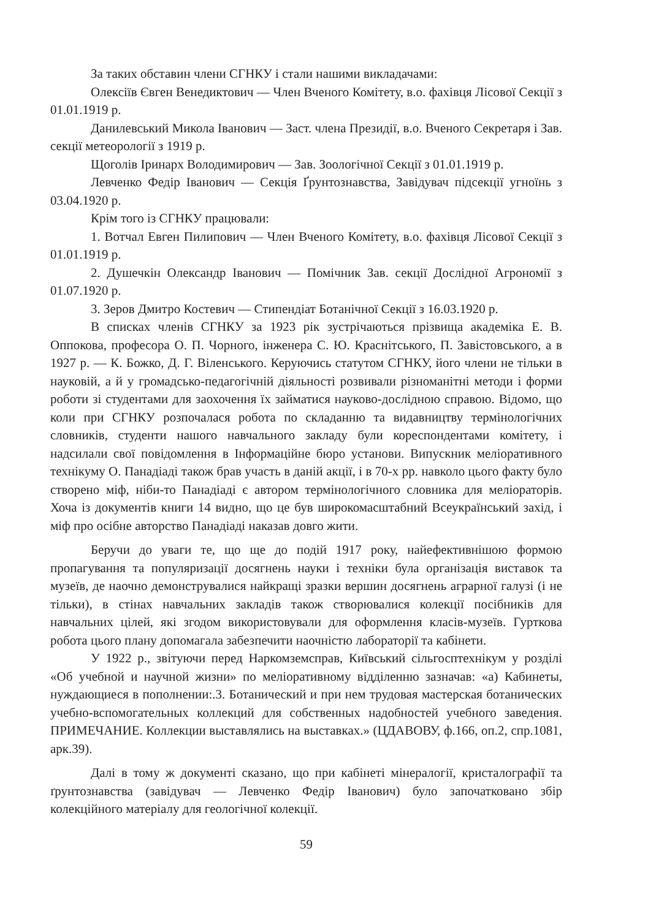За таких обставин члени СГНКУ і стали нашими викладачами:
Олексіїв Євген Венедиктович — Член Вченого Комітету, в.о. фахівця Лісової Секції з 01.01.1919 р.
Данилевський Микола Іванович — Заст. члена Президії, в.о. Вченого Секретаря і Зав. секції метеорології з 1919 р.
Щоголів Іринарх Володимирович — Зав. Зоологічної Секції з 01.01.1919 р.
Левченко Федір Іванович — Секція Ґрунтознавства, Завідувач підсекції угноїнь з 03.04.1920 р.
Крім того із СГНКУ працювали:
1. Вотчал Евген Пилипович — Член Вченого Комітету, в.о. фахівця Лісової Секції з 01.01.1919 р.
2. Душечкін Олександр Іванович — Помічник Зав. секції Дослідної Агрономії з 01.07.1920 р.
3. Зеров Дмитро Костевич — Стипендіат Ботанічної Секції з 16.03.1920 р.
В списках членів СГНКУ за 1923 рік зустрічаються прізвища академіка Е. В. Оппокова, професора О. П. Чорного, інженера С. Ю. Краснітського, П. Завістовського, а в 1927 р. — К. Божко, Д. Г. Віленського. Керуючись статутом СГНКУ, його члени не тільки в науковій, а й у громадсько-педагогічній діяльності розвивали різноманітні методи і форми роботи зі студентами для заохочення їх займатися науково-дослідною справою. Відомо, що коли при СГНКУ розпочалася робота по складанню та видавництву термінологічних словників, студенти нашого навчального закладу були кореспондентами комітету, і надсилали свої повідомлення в Інформаційне бюро установи. Випускник меліоративного технікуму О. Панадіаді також брав участь в даній акції, і в 70-х рр. навколо цього факту було створено міф, ніби-то Панадіаді є автором термінологічного словника для меліораторів. Хоча із документів книги 14 видно, що це був широкомасштабний Всеукраїнський захід, і міф про осібне авторство Панадіаді наказав довго жити.
Беручи до уваги те, що ще до подій 1917 року, найефективнішою формою пропагування та популяризації досягнень науки і техніки була організація виставок та музеїв, де наочно демонструвалися найкращі зразки вершин досягнень аграрної галузі (і не тільки), в стінах навчальних закладів також створювалися колекції посібників для навчальних цілей, які згодом використовували для оформлення класів-музеїв. Гурткова робота цього плану допомагала забезпечити наочністю лабораторії та кабінети.
У 1922 р., звітуючи перед Наркомземсправ, Київський сільгосптехнікум у розділі «Об учебной и научной жизни» по меліоративному відділенню зазначав: «а) Кабинеты, нуждающиеся в пополнении:.3. Ботанический и при нем трудовая мастерская ботанических учебно-вспомогательных коллекций для собственных надобностей учебного заведения. ПРИМЕЧАНИЕ. Коллекции выставлялись на выставках.» (ЦДАВОВУ, ф.166, оп.2, спр.1081, арк.39).
Далі в тому ж документі сказано, що при кабінеті мінералогії, кристалографії та ґрунтознавства (завідувач — Левченко Федір Іванович) було започатковано збір колекційного матеріалу для геологічної колекції.
59